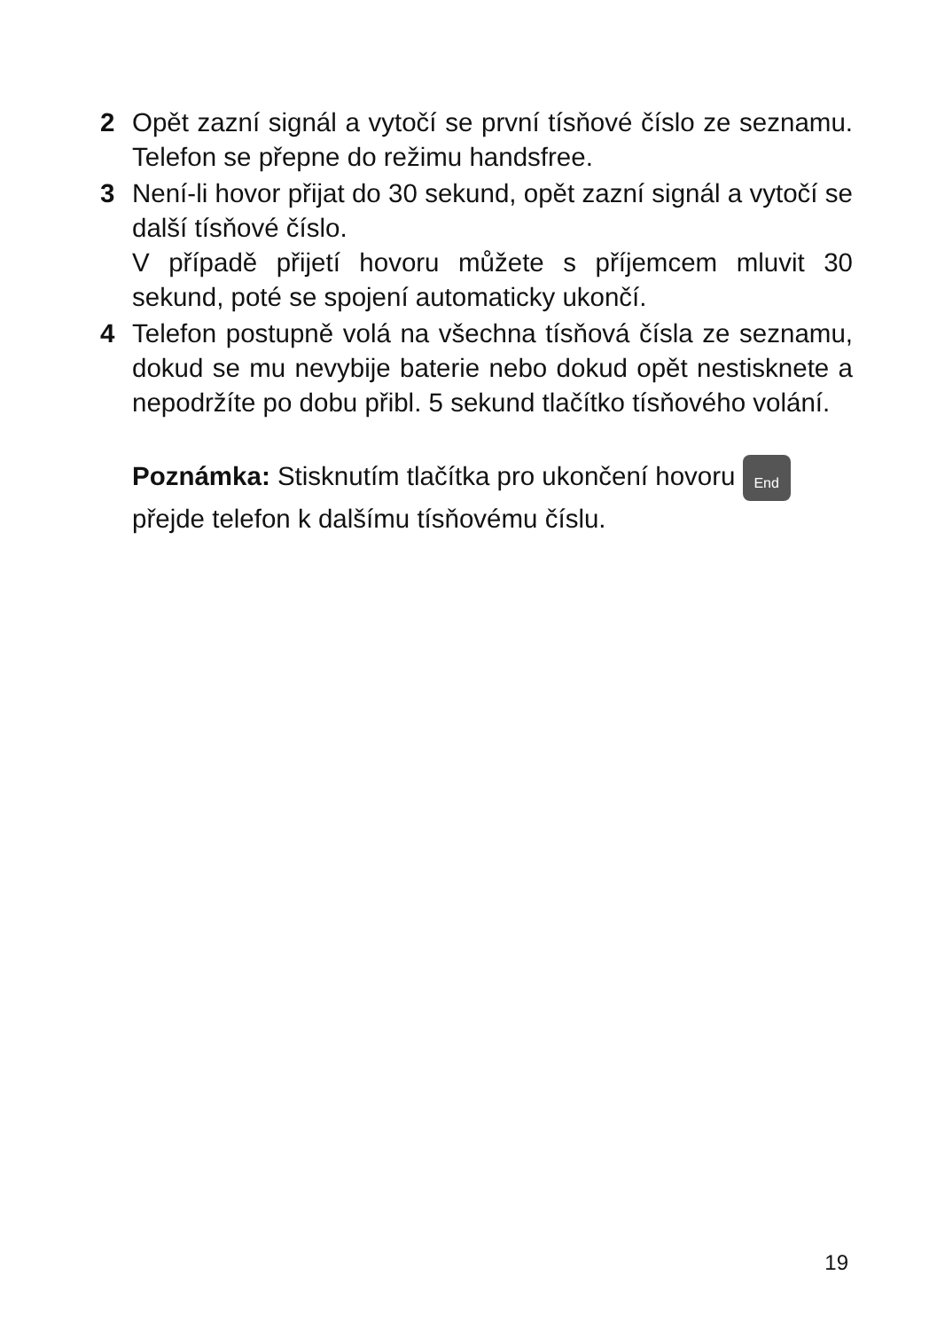2 Opět zazní signál a vytočí se první tísňové číslo ze seznamu. Telefon se přepne do režimu handsfree.
3 Není-li hovor přijat do 30 sekund, opět zazní signál a vytočí se další tísňové číslo.
V případě přijetí hovoru můžete s příjemcem mluvit 30 sekund, poté se spojení automaticky ukončí.
4 Telefon postupně volá na všechna tísňová čísla ze seznamu, dokud se mu nevybije baterie nebo dokud opět nestisknete a nepodržíte po dobu přibl. 5 sekund tlačítko tísňového volání.
Poznámka: Stisknutím tlačítka pro ukončení hovoru End
přejde telefon k dalšímu tísňovému číslu.
19